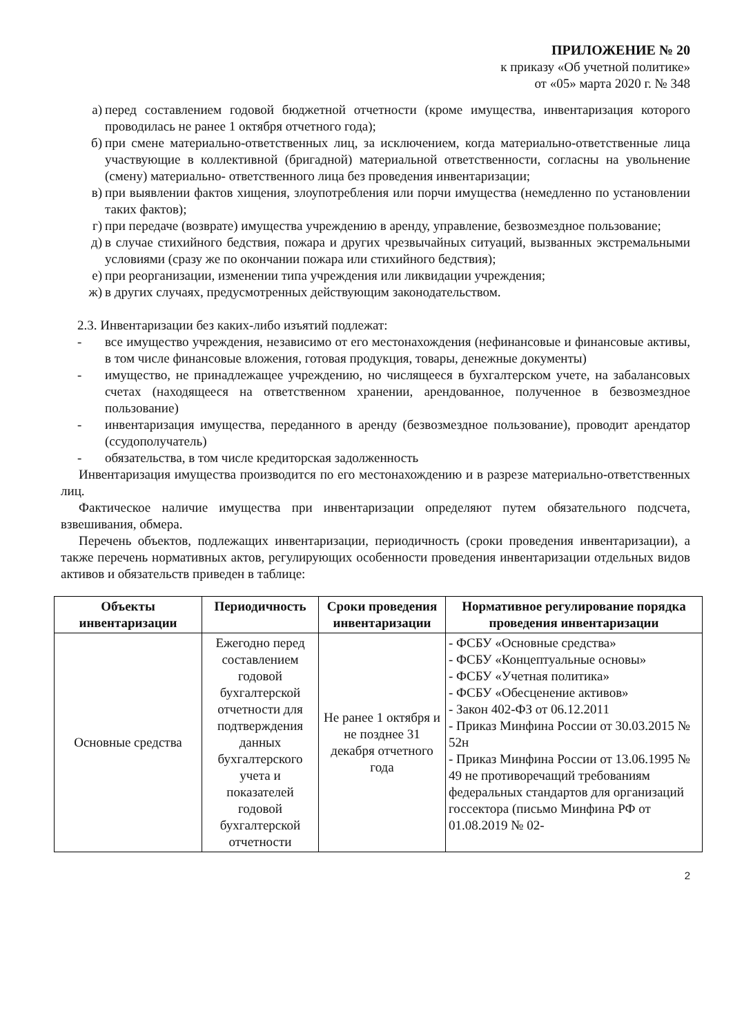ПРИЛОЖЕНИЕ № 20
к приказу «Об учетной политике»
от «05» марта 2020 г. № 348
а) перед составлением годовой бюджетной отчетности (кроме имущества, инвентаризация которого проводилась не ранее 1 октября отчетного года);
б) при смене материально-ответственных лиц, за исключением, когда материально-ответственные лица участвующие в коллективной (бригадной) материальной ответственности, согласны на увольнение (смену) материально- ответственного лица без проведения инвентаризации;
в) при выявлении фактов хищения, злоупотребления или порчи имущества (немедленно по установлении таких фактов);
г) при передаче (возврате) имущества учреждению в аренду, управление, безвозмездное пользование;
д) в случае стихийного бедствия, пожара и других чрезвычайных ситуаций, вызванных экстремальными условиями (сразу же по окончании пожара или стихийного бедствия);
е) при реорганизации, изменении типа учреждения или ликвидации учреждения;
ж) в других случаях, предусмотренных действующим законодательством.
2.3. Инвентаризации без каких-либо изъятий подлежат:
- все имущество учреждения, независимо от его местонахождения (нефинансовые и финансовые активы, в том числе финансовые вложения, готовая продукция, товары, денежные документы)
- имущество, не принадлежащее учреждению, но числящееся в бухгалтерском учете, на забалансовых счетах (находящееся на ответственном хранении, арендованное, полученное в безвозмездное пользование)
- инвентаризация имущества, переданного в аренду (безвозмездное пользование), проводит арендатор (ссудополучатель)
- обязательства, в том числе кредиторская задолженность
Инвентаризация имущества производится по его местонахождению и в разрезе материально-ответственных лиц.
Фактическое наличие имущества при инвентаризации определяют путем обязательного подсчета, взвешивания, обмера.
Перечень объектов, подлежащих инвентаризации, периодичность (сроки проведения инвентаризации), а также перечень нормативных актов, регулирующих особенности проведения инвентаризации отдельных видов активов и обязательств приведен в таблице:
| Объекты инвентаризации | Периодичность | Сроки проведения инвентаризации | Нормативное регулирование порядка проведения инвентаризации |
| --- | --- | --- | --- |
| Основные средства | Ежегодно перед составлением годовой бухгалтерской отчетности для подтверждения данных бухгалтерского учета и показателей годовой бухгалтерской отчетности | Не ранее 1 октября и не позднее 31 декабря отчетного года | - ФСБУ «Основные средства» - ФСБУ «Концептуальные основы» - ФСБУ «Учетная политика» - ФСБУ «Обесценение активов» - Закон 402-ФЗ от 06.12.2011 - Приказ Минфина России от 30.03.2015 № 52н - Приказ Минфина России от 13.06.1995 № 49 не противоречащий требованиям федеральных стандартов для организаций госсектора (письмо Минфина РФ от 01.08.2019 № 02- |
2